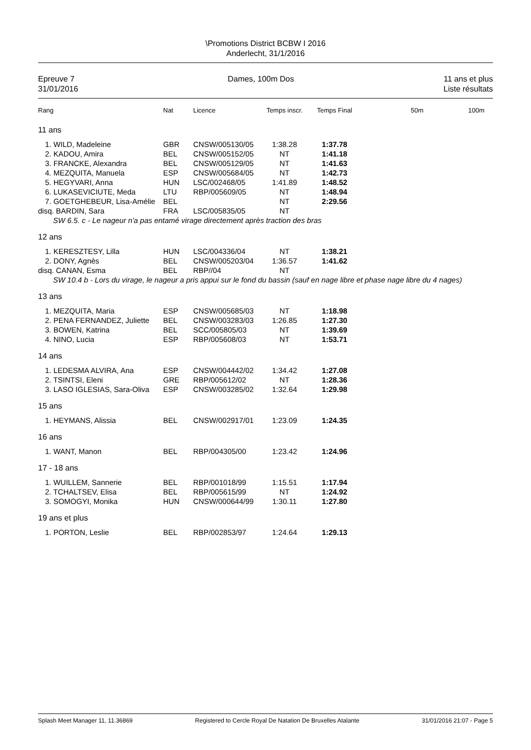\Promotions District BCBW I 2016
Anderlecht, 31/1/2016
Epreuve 7
31/01/2016
Dames, 100m Dos 11 ans et plus
Liste résultats
| Rang | Nat | Licence | Temps inscr. | Temps Final | 50m | 100m |
| --- | --- | --- | --- | --- | --- | --- |
| 11 ans | | | | | | |
| 1. WILD, Madeleine | GBR | CNSW/005130/05 | 1:38.28 | 1:37.78 | | |
| 2. KADOU, Amira | BEL | CNSW/005152/05 | NT | 1:41.18 | | |
| 3. FRANCKE, Alexandra | BEL | CNSW/005129/05 | NT | 1:41.63 | | |
| 4. MEZQUITA, Manuela | ESP | CNSW/005684/05 | NT | 1:42.73 | | |
| 5. HEGYVARI, Anna | HUN | LSC/002468/05 | 1:41.89 | 1:48.52 | | |
| 6. LUKASEVICIUTE, Meda | LTU | RBP/005609/05 | NT | 1:48.94 | | |
| 7. GOETGHEBEUR, Lisa-Amélie | BEL | | NT | 2:29.56 | | |
| disq. BARDIN, Sara | FRA | LSC/005835/05 | NT | | | |
| SW 6.5. c - Le nageur n'a pas entamé virage directement après traction des bras | | | | | | |
| 12 ans | | | | | | |
| 1. KERESZTESY, Lilla | HUN | LSC/004336/04 | NT | 1:38.21 | | |
| 2. DONY, Agnès | BEL | CNSW/005203/04 | 1:36.57 | 1:41.62 | | |
| disq. CANAN, Esma | BEL | RBP//04 | NT | | | |
| SW 10.4 b - Lors du virage, le nageur a pris appui sur le fond du bassin (sauf en nage libre et phase nage libre du 4 nages) | | | | | | |
| 13 ans | | | | | | |
| 1. MEZQUITA, Maria | ESP | CNSW/005685/03 | NT | 1:18.98 | | |
| 2. PENA FERNANDEZ, Juliette | BEL | CNSW/003283/03 | 1:26.85 | 1:27.30 | | |
| 3. BOWEN, Katrina | BEL | SCC/005805/03 | NT | 1:39.69 | | |
| 4. NINO, Lucia | ESP | RBP/005608/03 | NT | 1:53.71 | | |
| 14 ans | | | | | | |
| 1. LEDESMA ALVIRA, Ana | ESP | CNSW/004442/02 | 1:34.42 | 1:27.08 | | |
| 2. TSINTSI, Eleni | GRE | RBP/005612/02 | NT | 1:28.36 | | |
| 3. LASO IGLESIAS, Sara-Oliva | ESP | CNSW/003285/02 | 1:32.64 | 1:29.98 | | |
| 15 ans | | | | | | |
| 1. HEYMANS, Alissia | BEL | CNSW/002917/01 | 1:23.09 | 1:24.35 | | |
| 16 ans | | | | | | |
| 1. WANT, Manon | BEL | RBP/004305/00 | 1:23.42 | 1:24.96 | | |
| 17 - 18 ans | | | | | | |
| 1. WUILLEM, Sannerie | BEL | RBP/001018/99 | 1:15.51 | 1:17.94 | | |
| 2. TCHALTSEV, Elisa | BEL | RBP/005615/99 | NT | 1:24.92 | | |
| 3. SOMOGYI, Monika | HUN | CNSW/000644/99 | 1:30.11 | 1:27.80 | | |
| 19 ans et plus | | | | | | |
| 1. PORTON, Leslie | BEL | RBP/002853/97 | 1:24.64 | 1:29.13 | | |
Splash Meet Manager 11, 11.36869 Registered to Cercle Royal De Natation De Bruxelles Atalante 31/01/2016 21:07 - Page 5